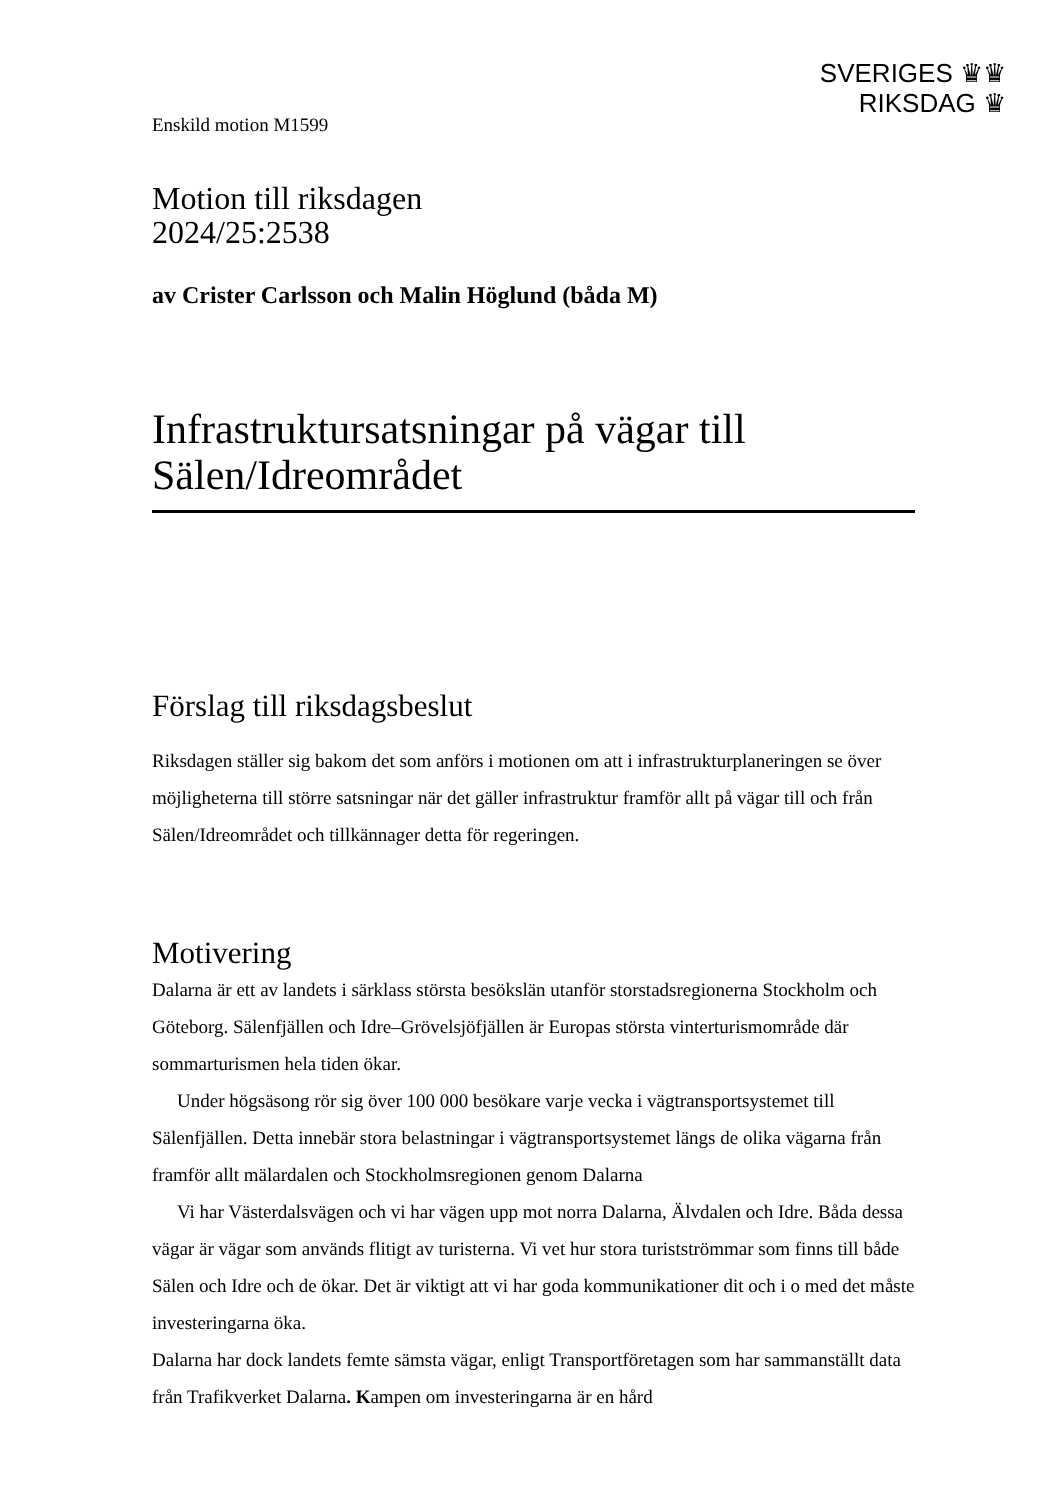SVERIGES ♛♛
RIKSDAG ♛
Enskild motion M1599
Motion till riksdagen
2024/25:2538
av Crister Carlsson och Malin Höglund (båda M)
Infrastruktursatsningar på vägar till Sälen/Idreområdet
Förslag till riksdagsbeslut
Riksdagen ställer sig bakom det som anförs i motionen om att i infrastrukturplaneringen se över möjligheterna till större satsningar när det gäller infrastruktur framför allt på vägar till och från Sälen/Idreområdet och tillkännager detta för regeringen.
Motivering
Dalarna är ett av landets i särklass största besökslän utanför storstadsregionerna Stockholm och Göteborg. Sälenfjällen och Idre–Grövelsjöfjällen är Europas största vinterturismområde där sommarturismen hela tiden ökar.
Under högsäsong rör sig över 100 000 besökare varje vecka i vägtransportsystemet till Sälenfjällen. Detta innebär stora belastningar i vägtransportsystemet längs de olika vägarna från framför allt mälardalen och Stockholmsregionen genom Dalarna
Vi har Västerdalsvägen och vi har vägen upp mot norra Dalarna, Älvdalen och Idre. Båda dessa vägar är vägar som används flitigt av turisterna. Vi vet hur stora turistströmmar som finns till både Sälen och Idre och de ökar. Det är viktigt att vi har goda kommunikationer dit och i o med det måste investeringarna öka.
Dalarna har dock landets femte sämsta vägar, enligt Transportföretagen som har sammanställt data från Trafikverket Dalarna. Kampen om investeringarna är en hård